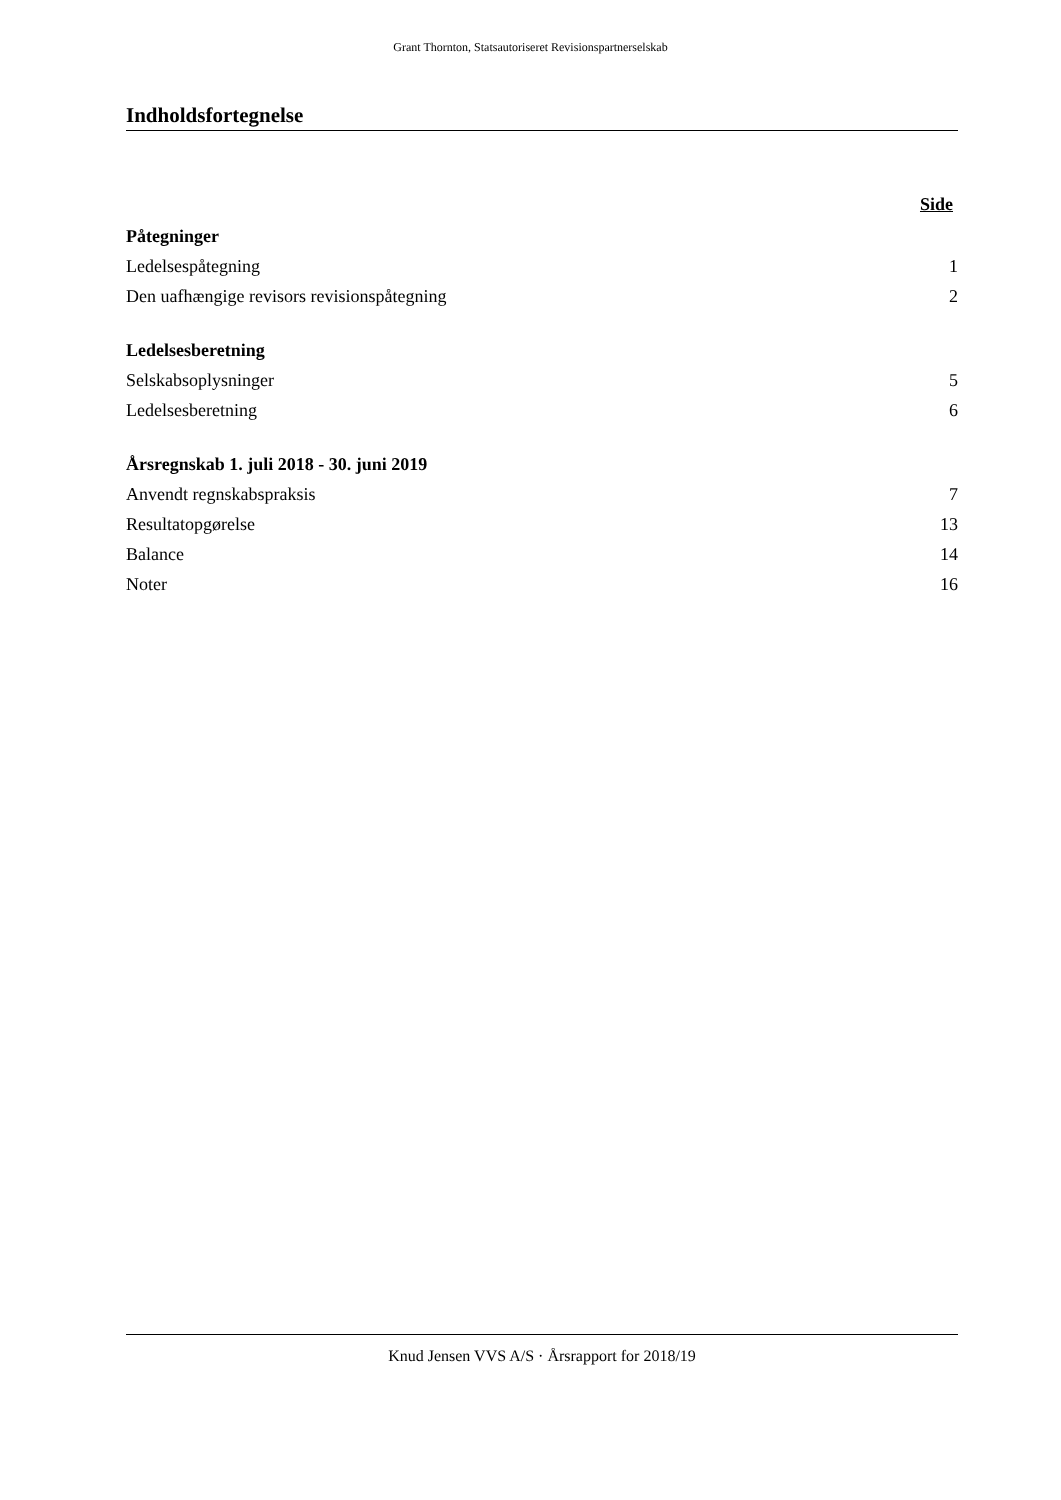Grant Thornton, Statsautoriseret Revisionspartnerselskab
Indholdsfortegnelse
| | Side |
| Påtegninger | |
| Ledelsespåtegning | 1 |
| Den uafhængige revisors revisionspåtegning | 2 |
| Ledelsesberetning | |
| Selskabsoplysninger | 5 |
| Ledelsesberetning | 6 |
| Årsregnskab 1. juli 2018 - 30. juni 2019 | |
| Anvendt regnskabspraksis | 7 |
| Resultatopgørelse | 13 |
| Balance | 14 |
| Noter | 16 |
Knud Jensen VVS A/S · Årsrapport for 2018/19